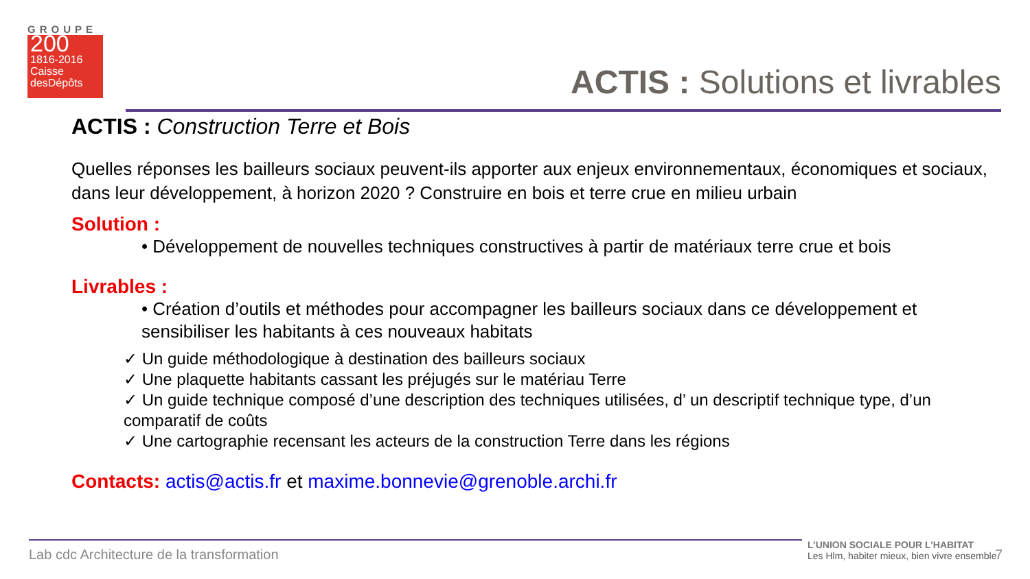GROUPE
200
1816-2016
Caisse desDépôts
ACTIS : Solutions et livrables
ACTIS : Construction Terre et Bois
Quelles réponses les bailleurs sociaux peuvent-ils apporter aux enjeux environnementaux, économiques et sociaux, dans leur développement, à horizon 2020 ? Construire en bois et terre crue en milieu urbain
Solution :
• Développement de nouvelles techniques constructives à partir de matériaux terre crue et bois
Livrables :
• Création d’outils et méthodes pour accompagner les bailleurs sociaux dans ce développement et sensibiliser les habitants à ces nouveaux habitats
✓ Un guide méthodologique à destination des bailleurs sociaux
✓ Une plaquette habitants cassant les préjugés sur le matériau Terre
✓ Un guide technique composé d’une description des techniques utilisées, d’ un descriptif technique type, d’un comparatif de coûts
✓ Une cartographie recensant les acteurs de la construction Terre dans les régions
Contacts: actis@actis.fr et maxime.bonnevie@grenoble.archi.fr
Lab cdc Architecture de la transformation
L’UNION SOCIALE POUR L’HABITAT
Les Hlm, habiter mieux, bien vivre ensemble
7